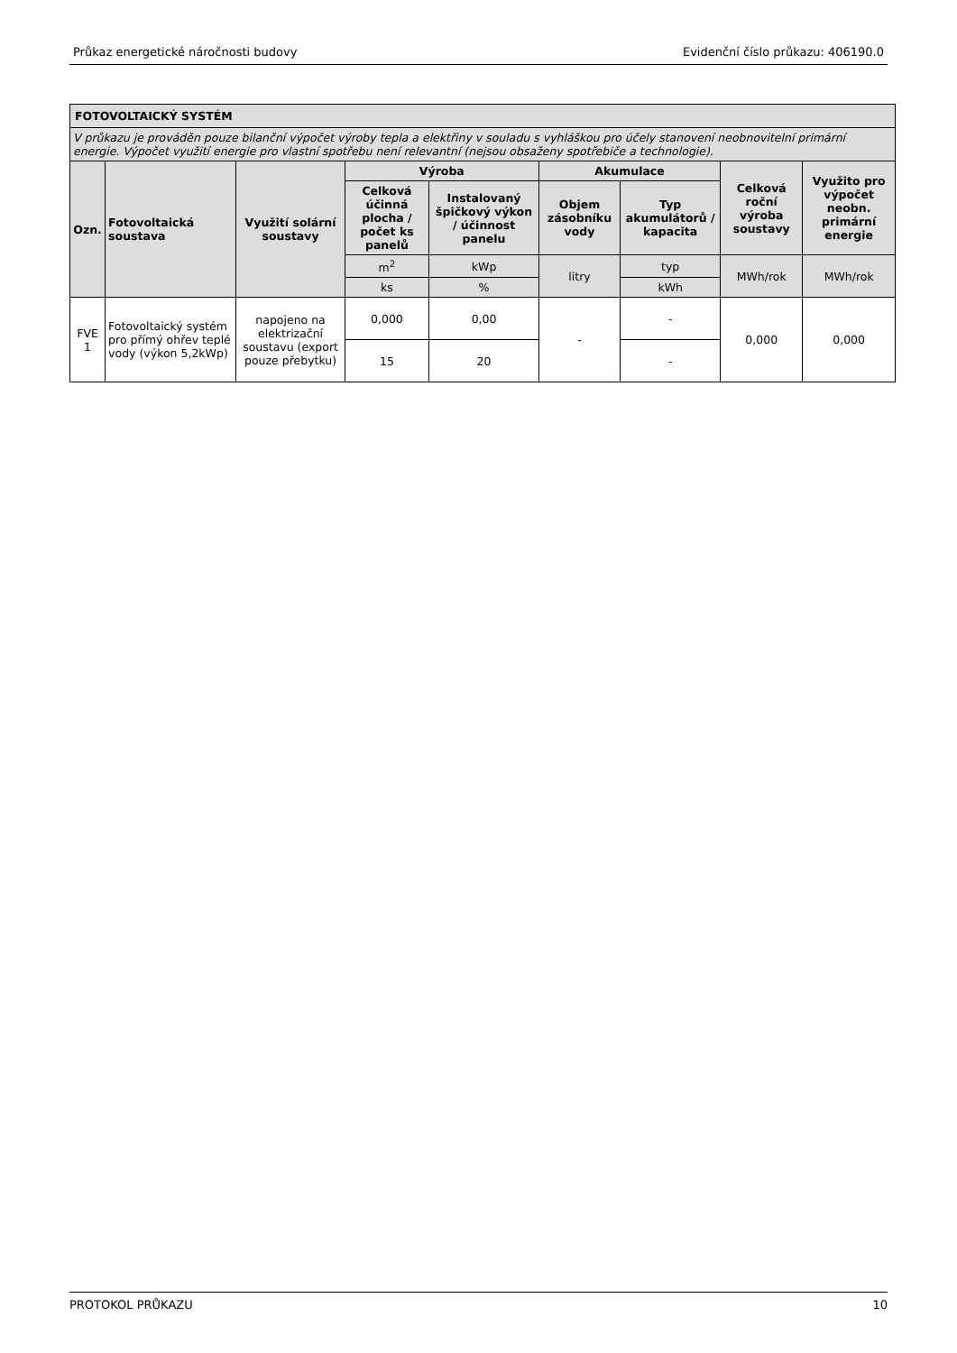Průkaz energetické náročnosti budovy Evidenční číslo průkazu: 406190.0
| FOTOVOLTAICKÝ SYSTÉM | | | | | | | | |
| --- | --- | --- | --- | --- | --- | --- | --- | --- |
| V průkazu je prováděn pouze bilanční výpočet výroby tepla a elektřiny v souladu s vyhláškou pro účely stanovení neobnovitelní primární energie. Výpočet využití energie pro vlastní spotřebu není relevantní (nejsou obsaženy spotřebiče a technologie). | | | | | | | | |
| Ozn. | Fotovoltaická soustava | Využití solární soustavy | Výroba | | Akumulace | | Celková roční výroba soustavy | Využito pro výpočet neobn. primární energie |
| | | | Celková účinná plocha / počet ks panelů | Instalovaný špičkový výkon / účinnost panelu | Objem zásobníku vody | Typ akumulátorů / kapacita | | |
| | | | m<sup>2</sup> | kWp | litry | typ | MWh/rok | MWh/rok |
| | | | ks | % | | kWh | | |
| FVE 1 | Fotovoltaický systém pro přímý ohřev teplé vody (výkon 5,2kWp) | napojeno na elektrizační soustavu (export pouze přebytku) | 0,000 | 0,00 | - | - | 0,000 | 0,000 |
| | | | 15 | 20 | | - | | |
PROTOKOL PRŮKAZU 10